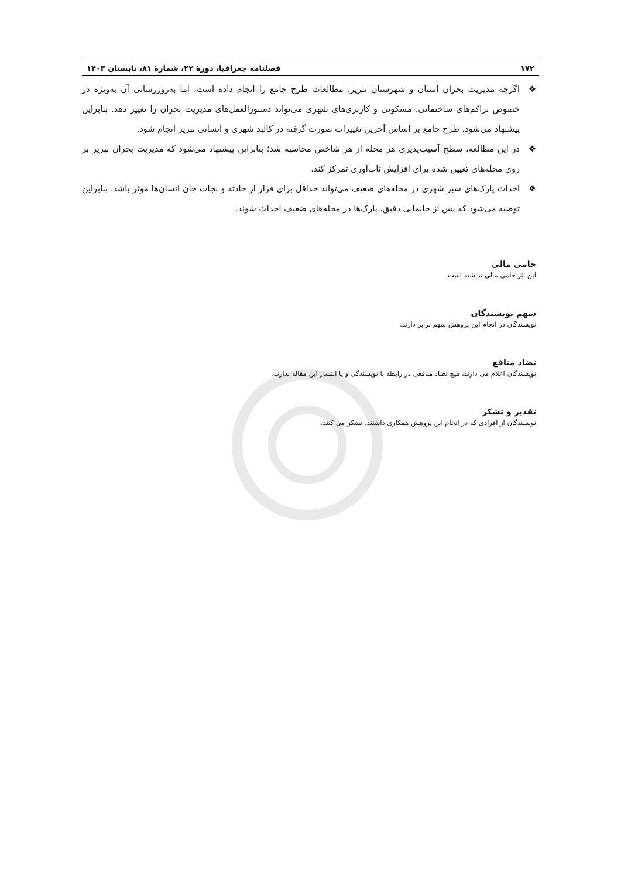۱۷۲ فصلنامه جغرافیا، دورهٔ ۲۲، شمارهٔ ۸۱، تابستان ۱۴۰۳
❖ اگرچه مدیریت بحران استان و شهرستان تبریز، مطالعات طرح جامع را انجام داده است، اما به‌روزرسانی آن به‌ویژه در خصوص تراکم‌های ساختمانی، مسکونی و کاربری‌های شهری می‌تواند دستورالعمل‌های مدیریت بحران را تغییر دهد. بنابراین پیشنهاد می‌شود، طرح جامع بر اساس آخرین تغییرات صورت گرفته در کالبد شهری و انسانی تبریز انجام شود.
❖ در این مطالعه، سطح آسیب‌پذیری هر محله از هر شاخص محاسبه شد؛ بنابراین پیشنهاد می‌شود که مدیریت بحران تبریز بر روی محله‌های تعیین شده برای افزایش تاب‌آوری تمرکز کند.
❖ احداث پارک‌های سبز شهری در محله‌های ضعیف می‌تواند حداقل برای فرار از حادثه و نجات جان انسان‌ها موثر باشد. بنابراین توصیه می‌شود که پس از جانمایی دقیق، پارک‌ها در محله‌های ضعیف احداث شوند.
حامی مالی
این اثر حامی مالی نداشته است.
سهم نویسندگان
نویسندگان در انجام این پژوهش سهم برابر دارند.
تضاد منافع
نویسندگان اعلام می دارند، هیچ تضاد منافعی در رابطه با نویسندگی و یا انتشار این مقاله ندارند.
تقدیر و تشکر
نویسندگان از افرادی که در انجام این پژوهش همکاری داشتند، تشکر می کنند.